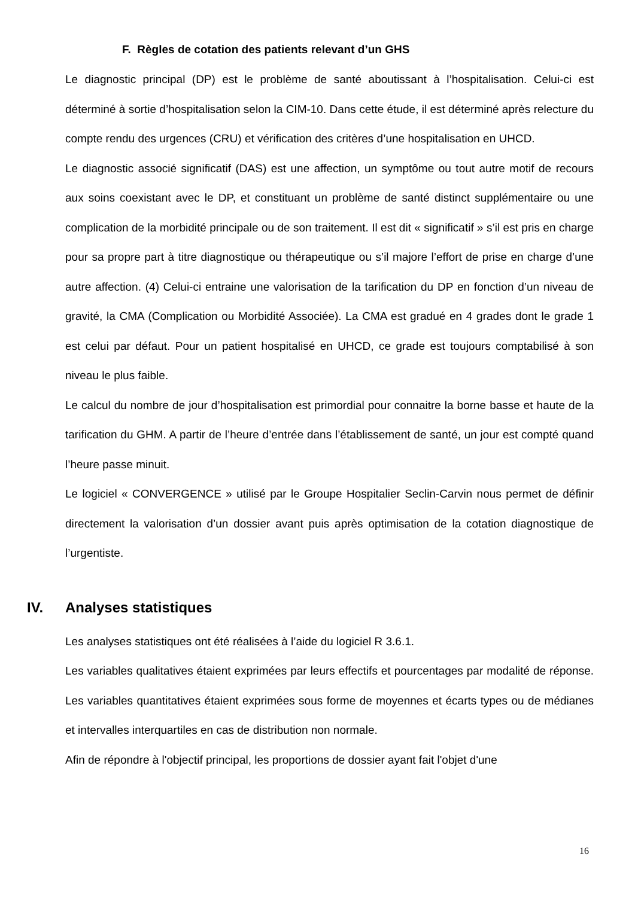F. Règles de cotation des patients relevant d’un GHS
Le diagnostic principal (DP) est le problème de santé aboutissant à l’hospitalisation. Celui-ci est déterminé à sortie d’hospitalisation selon la CIM-10. Dans cette étude, il est déterminé après relecture du compte rendu des urgences (CRU) et vérification des critères d’une hospitalisation en UHCD.
Le diagnostic associé significatif (DAS) est une affection, un symptôme ou tout autre motif de recours aux soins coexistant avec le DP, et constituant un problème de santé distinct supplémentaire ou une complication de la morbidité principale ou de son traitement. Il est dit « significatif » s’il est pris en charge pour sa propre part à titre diagnostique ou thérapeutique ou s’il majore l’effort de prise en charge d’une autre affection. (4) Celui-ci entraine une valorisation de la tarification du DP en fonction d’un niveau de gravité, la CMA (Complication ou Morbidité Associée). La CMA est gradué en 4 grades dont le grade 1 est celui par défaut. Pour un patient hospitalisé en UHCD, ce grade est toujours comptabilisé à son niveau le plus faible.
Le calcul du nombre de jour d’hospitalisation est primordial pour connaitre la borne basse et haute de la tarification du GHM. A partir de l’heure d’entrée dans l’établissement de santé, un jour est compté quand l’heure passe minuit.
Le logiciel « CONVERGENCE » utilisé par le Groupe Hospitalier Seclin-Carvin nous permet de définir directement la valorisation d’un dossier avant puis après optimisation de la cotation diagnostique de l’urgentiste.
IV. Analyses statistiques
Les analyses statistiques ont été réalisées à l’aide du logiciel R 3.6.1.
Les variables qualitatives étaient exprimées par leurs effectifs et pourcentages par modalité de réponse. Les variables quantitatives étaient exprimées sous forme de moyennes et écarts types ou de médianes et intervalles interquartiles en cas de distribution non normale.
Afin de répondre à l'objectif principal, les proportions de dossier ayant fait l'objet d'une
16